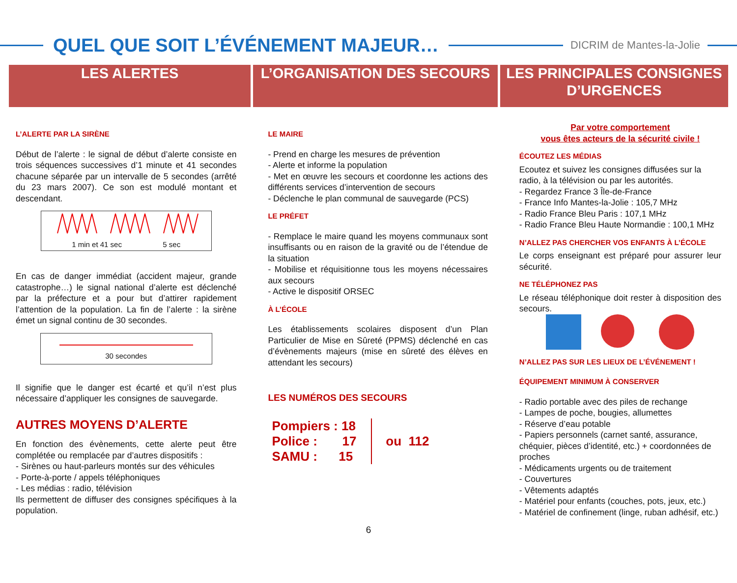QUEL QUE SOIT L’ÉVÉNEMENT MAJEUR…
DICRIM de Mantes-la-Jolie
LES ALERTES L’ORGANISATION DES SECOURS LES PRINCIPALES CONSIGNES D’URGENCES
L’ALERTE PAR LA SIRÈNE
Début de l’alerte : le signal de début d’alerte consiste en trois séquences successives d’1 minute et 41 secondes chacune séparée par un intervalle de 5 secondes (arrêté du 23 mars 2007). Ce son est modulé montant et descendant.
1 min et 41 sec 5 sec
En cas de danger immédiat (accident majeur, grande catastrophe…) le signal national d’alerte est déclenché par la préfecture et a pour but d’attirer rapidement l’attention de la population. La fin de l’alerte : la sirène émet un signal continu de 30 secondes.
30 secondes
Il signifie que le danger est écarté et qu’il n’est plus nécessaire d’appliquer les consignes de sauvegarde.
AUTRES MOYENS D’ALERTE
En fonction des évènements, cette alerte peut être complétée ou remplacée par d’autres dispositifs :
- Sirènes ou haut-parleurs montés sur des véhicules
- Porte-à-porte / appels téléphoniques
- Les médias : radio, télévision
Ils permettent de diffuser des consignes spécifiques à la population.
LE MAIRE
- Prend en charge les mesures de prévention
- Alerte et informe la population
- Met en œuvre les secours et coordonne les actions des différents services d’intervention de secours
- Déclenche le plan communal de sauvegarde (PCS)
LE PRÉFET
- Remplace le maire quand les moyens communaux sont insuffisants ou en raison de la gravité ou de l’étendue de la situation
- Mobilise et réquisitionne tous les moyens nécessaires aux secours
- Active le dispositif ORSEC
À L’ÉCOLE
Les établissements scolaires disposent d’un Plan Particulier de Mise en Sûreté (PPMS) déclenché en cas d’évènements majeurs (mise en sûreté des élèves en attendant les secours)
LES NUMÉROS DES SECOURS
Pompiers : 18
Police : 17
SAMU : 15
ou 112
Par votre comportement
vous êtes acteurs de la sécurité civile !
ÉCOUTEZ LES MÉDIAS
Ecoutez et suivez les consignes diffusées sur la radio, à la télévision ou par les autorités.
- Regardez France 3 Île-de-France
- France Info Mantes-la-Jolie : 105,7 MHz
- Radio France Bleu Paris : 107,1 MHz
- Radio France Bleu Haute Normandie : 100,1 MHz
N’ALLEZ PAS CHERCHER VOS ENFANTS À L’ÉCOLE
Le corps enseignant est préparé pour assurer leur sécurité.
NE TÉLÉPHONEZ PAS
Le réseau téléphonique doit rester à disposition des secours.
N’ALLEZ PAS SUR LES LIEUX DE L’ÉVÉNEMENT !
ÉQUIPEMENT MINIMUM À CONSERVER
- Radio portable avec des piles de rechange
- Lampes de poche, bougies, allumettes
- Réserve d’eau potable
- Papiers personnels (carnet santé, assurance, chéquier, pièces d’identité, etc.) + coordonnées de proches
- Médicaments urgents ou de traitement
- Couvertures
- Vêtements adaptés
- Matériel pour enfants (couches, pots, jeux, etc.)
- Matériel de confinement (linge, ruban adhésif, etc.)
6